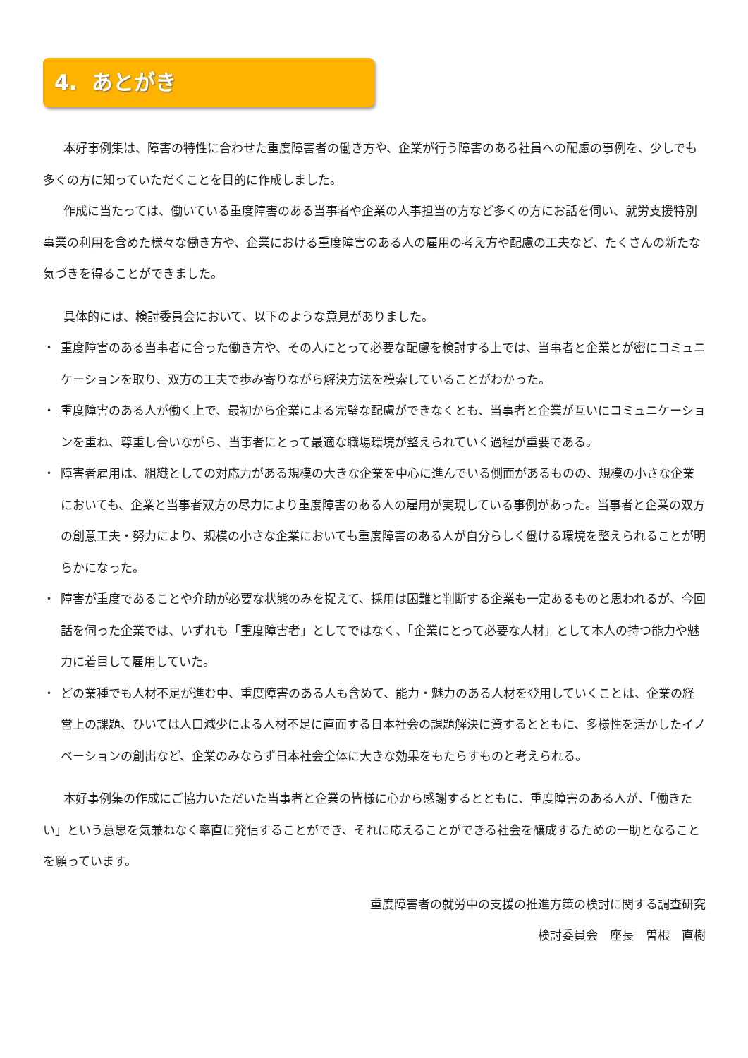4. あとがき
本好事例集は、障害の特性に合わせた重度障害者の働き方や、企業が行う障害のある社員への配慮の事例を、少しでも多くの方に知っていただくことを目的に作成しました。
作成に当たっては、働いている重度障害のある当事者や企業の人事担当の方など多くの方にお話を伺い、就労支援特別事業の利用を含めた様々な働き方や、企業における重度障害のある人の雇用の考え方や配慮の工夫など、たくさんの新たな気づきを得ることができました。
具体的には、検討委員会において、以下のような意見がありました。
・ 重度障害のある当事者に合った働き方や、その人にとって必要な配慮を検討する上では、当事者と企業とが密にコミュニケーションを取り、双方の工夫で歩み寄りながら解決方法を模索していることがわかった。
・ 重度障害のある人が働く上で、最初から企業による完璧な配慮ができなくとも、当事者と企業が互いにコミュニケーションを重ね、尊重し合いながら、当事者にとって最適な職場環境が整えられていく過程が重要である。
・ 障害者雇用は、組織としての対応力がある規模の大きな企業を中心に進んでいる側面があるものの、規模の小さな企業においても、企業と当事者双方の尽力により重度障害のある人の雇用が実現している事例があった。当事者と企業の双方の創意工夫・努力により、規模の小さな企業においても重度障害のある人が自分らしく働ける環境を整えられることが明らかになった。
・ 障害が重度であることや介助が必要な状態のみを捉えて、採用は困難と判断する企業も一定あるものと思われるが、今回話を伺った企業では、いずれも「重度障害者」としてではなく、「企業にとって必要な人材」として本人の持つ能力や魅力に着目して雇用していた。
・ どの業種でも人材不足が進む中、重度障害のある人も含めて、能力・魅力のある人材を登用していくことは、企業の経営上の課題、ひいては人口減少による人材不足に直面する日本社会の課題解決に資するとともに、多様性を活かしたイノベーションの創出など、企業のみならず日本社会全体に大きな効果をもたらすものと考えられる。
本好事例集の作成にご協力いただいた当事者と企業の皆様に心から感謝するとともに、重度障害のある人が、「働きたい」という意思を気兼ねなく率直に発信することができ、それに応えることができる社会を醸成するための一助となることを願っています。
重度障害者の就労中の支援の推進方策の検討に関する調査研究
検討委員会　座長　曽根　直樹